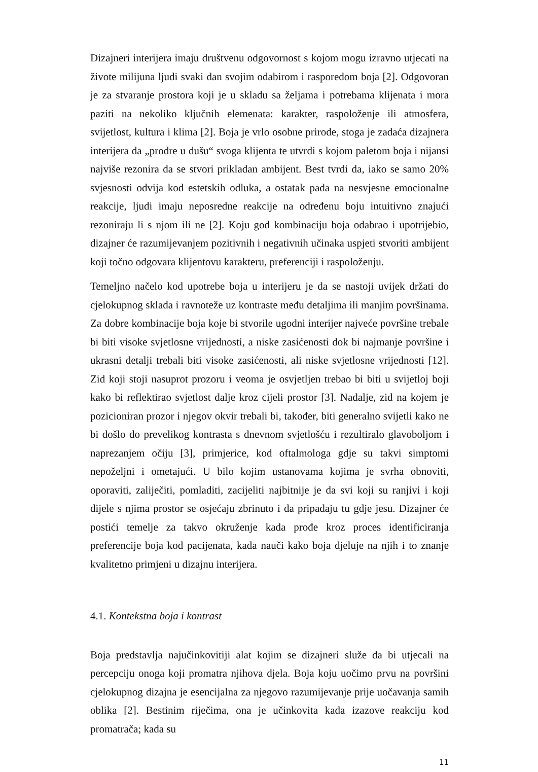Dizajneri interijera imaju društvenu odgovornost s kojom mogu izravno utjecati na živote milijuna ljudi svaki dan svojim odabirom i rasporedom boja [2]. Odgovoran je za stvaranje prostora koji je u skladu sa željama i potrebama klijenata i mora paziti na nekoliko ključnih elemenata: karakter, raspoloženje ili atmosfera, svijetlost, kultura i klima [2]. Boja je vrlo osobne prirode, stoga je zadaća dizajnera interijera da „prodre u dušu“ svoga klijenta te utvrdi s kojom paletom boja i nijansi najviše rezonira da se stvori prikladan ambijent. Best tvrdi da, iako se samo 20% svjesnosti odvija kod estetskih odluka, a ostatak pada na nesvjesne emocionalne reakcije, ljudi imaju neposredne reakcije na određenu boju intuitivno znajući rezoniraju li s njom ili ne [2]. Koju god kombinaciju boja odabrao i upotrijebio, dizajner će razumijevanjem pozitivnih i negativnih učinaka uspjeti stvoriti ambijent koji točno odgovara klijentovu karakteru, preferenciji i raspoloženju.
Temeljno načelo kod upotrebe boja u interijeru je da se nastoji uvijek držati do cjelokupnog sklada i ravnoteže uz kontraste među detaljima ili manjim površinama. Za dobre kombinacije boja koje bi stvorile ugodni interijer najveće površine trebale bi biti visoke svjetlosne vrijednosti, a niske zasićenosti dok bi najmanje površine i ukrasni detalji trebali biti visoke zasićenosti, ali niske svjetlosne vrijednosti [12]. Zid koji stoji nasuprot prozoru i veoma je osvjetljen trebao bi biti u svijetloj boji kako bi reflektirao svjetlost dalje kroz cijeli prostor [3]. Nadalje, zid na kojem je pozicioniran prozor i njegov okvir trebali bi, također, biti generalno svijetli kako ne bi došlo do prevelikog kontrasta s dnevnom svjetlošću i rezultiralo glavoboljom i naprezanjem očiju [3], primjerice, kod oftalmologa gdje su takvi simptomi nepoželjni i ometajući. U bilo kojim ustanovama kojima je svrha obnoviti, oporaviti, zaliječiti, pomladiti, zacijeliti najbitnije je da svi koji su ranjivi i koji dijele s njima prostor se osjećaju zbrinuto i da pripadaju tu gdje jesu. Dizajner će postići temelje za takvo okruženje kada prođe kroz proces identificiranja preferencije boja kod pacijenata, kada nauči kako boja djeluje na njih i to znanje kvalitetno primjeni u dizajnu interijera.
4.1. Kontekstna boja i kontrast
Boja predstavlja najučinkovitiji alat kojim se dizajneri služe da bi utjecali na percepciju onoga koji promatra njihova djela. Boja koju uočimo prvu na površini cjelokupnog dizajna je esencijalna za njegovo razumijevanje prije uočavanja samih oblika [2]. Bestinim riječima, ona je učinkovita kada izazove reakciju kod promatrača; kada su
11